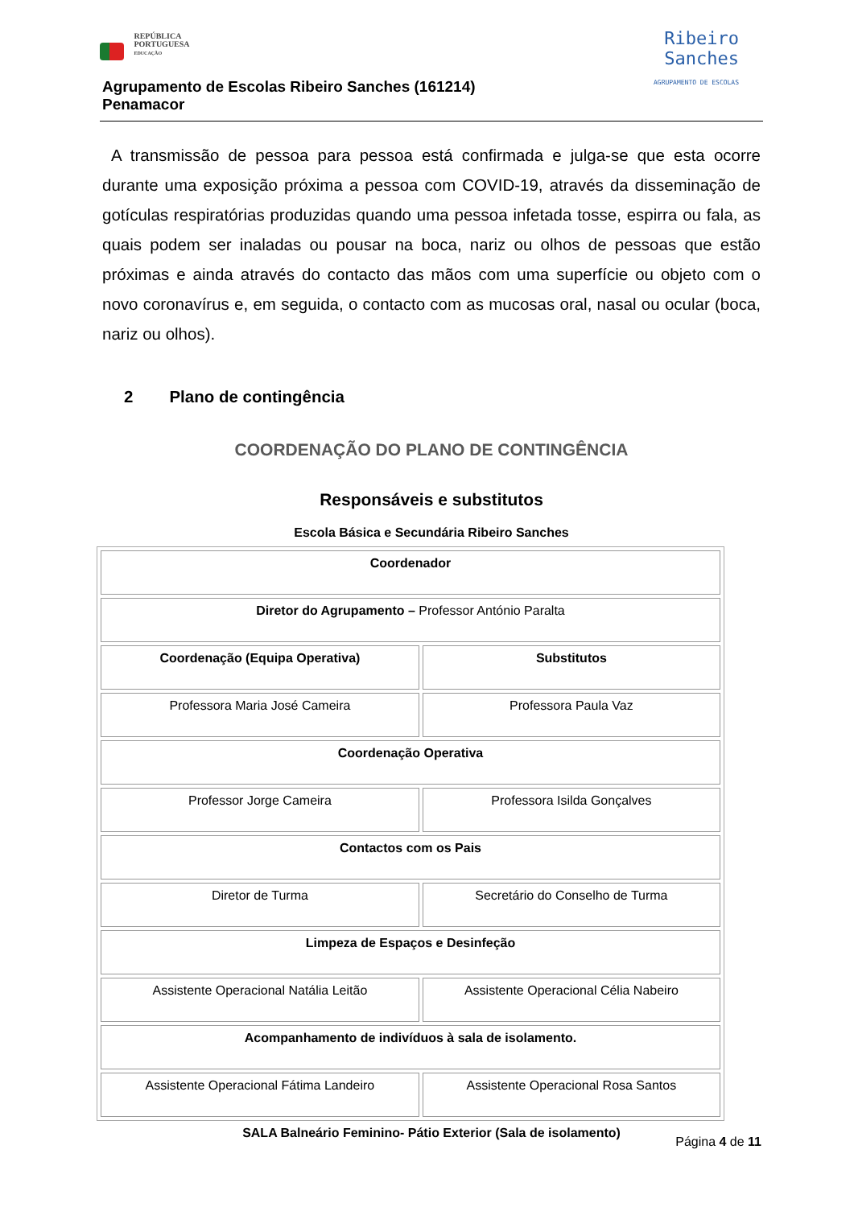REPÚBLICA
PORTUGUESA
EDUCAÇÃO
Agrupamento de Escolas Ribeiro Sanches (161214)
Penamacor
Ribeiro
Sanches
AGRUPAMENTO DE ESCOLAS
A transmissão de pessoa para pessoa está confirmada e julga-se que esta ocorre durante uma exposição próxima a pessoa com COVID-19, através da disseminação de gotículas respiratórias produzidas quando uma pessoa infetada tosse, espirra ou fala, as quais podem ser inaladas ou pousar na boca, nariz ou olhos de pessoas que estão próximas e ainda através do contacto das mãos com uma superfície ou objeto com o novo coronavírus e, em seguida, o contacto com as mucosas oral, nasal ou ocular (boca, nariz ou olhos).
2 Plano de contingência
COORDENAÇÃO DO PLANO DE CONTINGÊNCIA
Responsáveis e substitutos
Escola Básica e Secundária Ribeiro Sanches
| Coordenador | |
| Diretor do Agrupamento – Professor António Paralta | |
| Coordenação (Equipa Operativa) | Substitutos |
| Professora Maria José Cameira | Professora Paula Vaz |
| Coordenação Operativa | |
| Professor Jorge Cameira | Professora Isilda Gonçalves |
| Contactos com os Pais | |
| Diretor de Turma | Secretário do Conselho de Turma |
| Limpeza de Espaços e Desinfeção | |
| Assistente Operacional Natália Leitão | Assistente Operacional Célia Nabeiro |
| Acompanhamento de indivíduos à sala de isolamento. | |
| Assistente Operacional Fátima Landeiro | Assistente Operacional Rosa Santos |
SALA Balneário Feminino- Pátio Exterior (Sala de isolamento)
Página 4 de 11